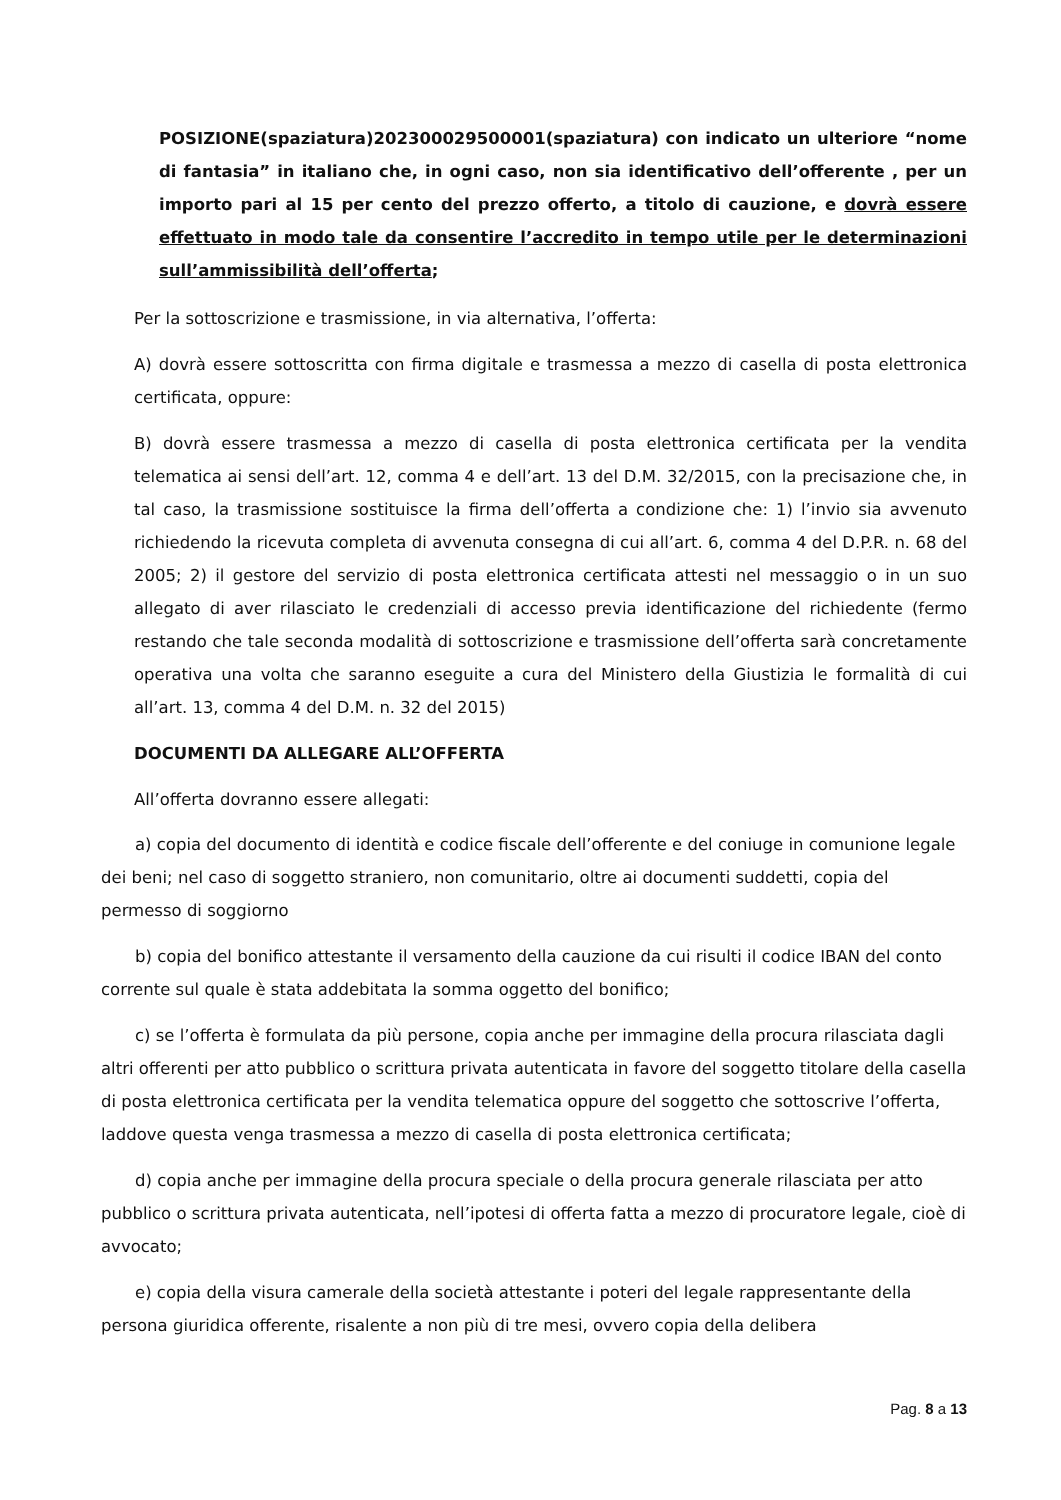POSIZIONE(spaziatura)202300029500001(spaziatura) con indicato un ulteriore “nome di fantasia” in italiano che, in ogni caso, non sia identificativo dell’offerente , per un importo pari al 15 per cento del prezzo offerto, a titolo di cauzione, e dovrà essere effettuato in modo tale da consentire l’accredito in tempo utile per le determinazioni sull’ammissibilità dell’offerta;
Per la sottoscrizione e trasmissione, in via alternativa, l’offerta:
A) dovrà essere sottoscritta con firma digitale e trasmessa a mezzo di casella di posta elettronica certificata, oppure:
B) dovrà essere trasmessa a mezzo di casella di posta elettronica certificata per la vendita telematica ai sensi dell’art. 12, comma 4 e dell’art. 13 del D.M. 32/2015, con la precisazione che, in tal caso, la trasmissione sostituisce la firma dell’offerta a condizione che: 1) l’invio sia avvenuto richiedendo la ricevuta completa di avvenuta consegna di cui all’art. 6, comma 4 del D.P.R. n. 68 del 2005; 2) il gestore del servizio di posta elettronica certificata attesti nel messaggio o in un suo allegato di aver rilasciato le credenziali di accesso previa identificazione del richiedente (fermo restando che tale seconda modalità di sottoscrizione e trasmissione dell’offerta sarà concretamente operativa una volta che saranno eseguite a cura del Ministero della Giustizia le formalità di cui all’art. 13, comma 4 del D.M. n. 32 del 2015)
DOCUMENTI DA ALLEGARE ALL’OFFERTA
All’offerta dovranno essere allegati:
a) copia del documento di identità e codice fiscale dell’offerente e del coniuge in comunione legale dei beni; nel caso di soggetto straniero, non comunitario, oltre ai documenti suddetti, copia del permesso di soggiorno
b) copia del bonifico attestante il versamento della cauzione da cui risulti il codice IBAN del conto corrente sul quale è stata addebitata la somma oggetto del bonifico;
c) se l’offerta è formulata da più persone, copia anche per immagine della procura rilasciata dagli altri offerenti per atto pubblico o scrittura privata autenticata in favore del soggetto titolare della casella di posta elettronica certificata per la vendita telematica oppure del soggetto che sottoscrive l’offerta, laddove questa venga trasmessa a mezzo di casella di posta elettronica certificata;
d) copia anche per immagine della procura speciale o della procura generale rilasciata per atto pubblico o scrittura privata autenticata, nell’ipotesi di offerta fatta a mezzo di procuratore legale, cioè di avvocato;
e) copia della visura camerale della società attestante i poteri del legale rappresentante della persona giuridica offerente, risalente a non più di tre mesi, ovvero copia della delibera
Pag. 8 a 13